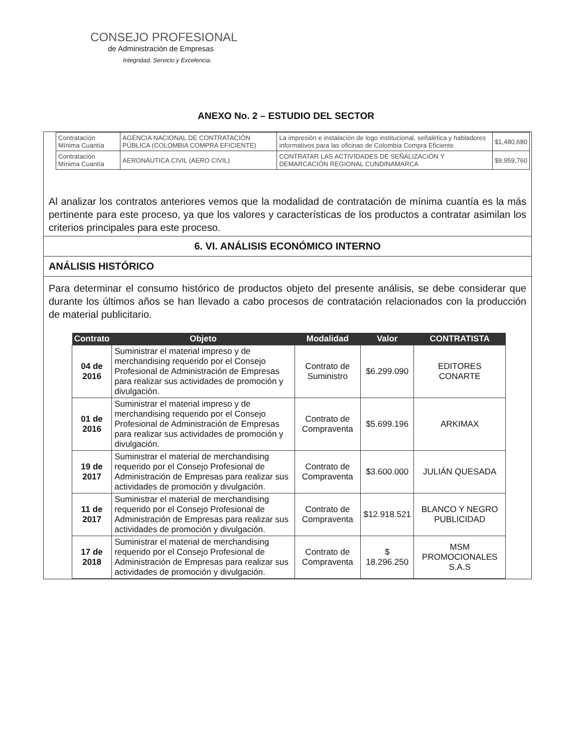CONSEJO PROFESIONAL
de Administración de Empresas
Integridad, Servicio y Excelencia.
ANEXO No. 2 – ESTUDIO DEL SECTOR
| Contratación Mínima Cuantía | AGENCIA NACIONAL DE CONTRATACIÓN PÚBLICA (COLOMBIA COMPRA EFICIENTE) | La impresión e instalación de logo institucional, señalética y habladores informativos para las oficinas de Colombia Compra Eficiente. | $1,480,680 |
| Contratación Mínima Cuantía | AERONÁUTICA CIVIL (AERO CIVIL) | CONTRATAR LAS ACTIVIDADES DE SEÑALIZACIÓN Y DEMARCACIÓN REGIONAL CUNDINAMARCA | $9,959,760 |
Al analizar los contratos anteriores vemos que la modalidad de contratación de mínima cuantía es la más pertinente para este proceso, ya que los valores y características de los productos a contratar asimilan los criterios principales para este proceso.
6. VI. ANÁLISIS ECONÓMICO INTERNO
ANÁLISIS HISTÓRICO
Para determinar el consumo histórico de productos objeto del presente análisis, se debe considerar que durante los últimos años se han llevado a cabo procesos de contratación relacionados con la producción de material publicitario.
| Contrato | Objeto | Modalidad | Valor | CONTRATISTA |
| --- | --- | --- | --- | --- |
| 04 de 2016 | Suministrar el material impreso y de merchandising requerido por el Consejo Profesional de Administración de Empresas para realizar sus actividades de promoción y divulgación. | Contrato de Suministro | $6.299.090 | EDITORES CONARTE |
| 01 de 2016 | Suministrar el material impreso y de merchandising requerido por el Consejo Profesional de Administración de Empresas para realizar sus actividades de promoción y divulgación. | Contrato de Compraventa | $5.699.196 | ARKIMAX |
| 19 de 2017 | Suministrar el material de merchandising requerido por el Consejo Profesional de Administración de Empresas para realizar sus actividades de promoción y divulgación. | Contrato de Compraventa | $3.600.000 | JULIÁN QUESADA |
| 11 de 2017 | Suministrar el material de merchandising requerido por el Consejo Profesional de Administración de Empresas para realizar sus actividades de promoción y divulgación. | Contrato de Compraventa | $12.918.521 | BLANCO Y NEGRO PUBLICIDAD |
| 17 de 2018 | Suministrar el material de merchandising requerido por el Consejo Profesional de Administración de Empresas para realizar sus actividades de promoción y divulgación. | Contrato de Compraventa | $ 18.296.250 | MSM PROMOCIONALES S.A.S |